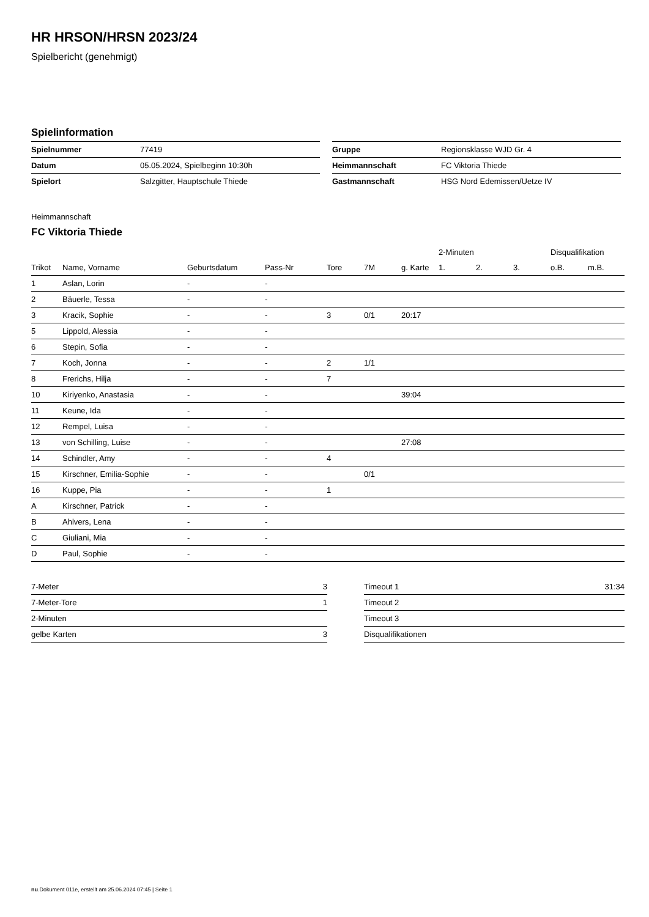HR HRSON/HRSN 2023/24
Spielbericht (genehmigt)
Spielinformation
| Spielnummer | 77419 |
| Datum | 05.05.2024, Spielbeginn 10:30h |
| Spielort | Salzgitter, Hauptschule Thiede |
| Gruppe | Regionsklasse WJD Gr. 4 |
| Heimmannschaft | FC Viktoria Thiede |
| Gastmannschaft | HSG Nord Edemissen/Uetze IV |
Heimmannschaft
FC Viktoria Thiede
| | | | | | | | 2-Minuten | | | Disqualifikation | |
| --- | --- | --- | --- | --- | --- | --- | --- | --- | --- | --- | --- |
| Trikot | Name, Vorname | Geburtsdatum | Pass-Nr | Tore | 7M | g. Karte | 1. | 2. | 3. | o.B. | m.B. |
| 1 | Aslan, Lorin | - | - | | | | | | | | |
| 2 | Bäuerle, Tessa | - | - | | | | | | | | |
| 3 | Kracik, Sophie | - | - | 3 | 0/1 | 20:17 | | | | | |
| 5 | Lippold, Alessia | - | - | | | | | | | | |
| 6 | Stepin, Sofia | - | - | | | | | | | | |
| 7 | Koch, Jonna | - | - | 2 | 1/1 | | | | | | |
| 8 | Frerichs, Hilja | - | - | 7 | | | | | | | |
| 10 | Kiriyenko, Anastasia | - | - | | | 39:04 | | | | | |
| 11 | Keune, Ida | - | - | | | | | | | | |
| 12 | Rempel, Luisa | - | - | | | | | | | | |
| 13 | von Schilling, Luise | - | - | | | 27:08 | | | | | |
| 14 | Schindler, Amy | - | - | 4 | | | | | | | |
| 15 | Kirschner, Emilia-Sophie | - | - | | 0/1 | | | | | | |
| 16 | Kuppe, Pia | - | - | 1 | | | | | | | |
| A | Kirschner, Patrick | - | - | | | | | | | | |
| B | Ahlvers, Lena | - | - | | | | | | | | |
| C | Giuliani, Mia | - | - | | | | | | | | |
| D | Paul, Sophie | - | - | | | | | | | | |
| 7-Meter | 3 |
| 7-Meter-Tore | 1 |
| 2-Minuten | |
| gelbe Karten | 3 |
| Timeout 1 | 31:34 |
| Timeout 2 | |
| Timeout 3 | |
| Disqualifikationen | |
nu.Dokument 011e, erstellt am 25.06.2024 07:45 | Seite 1